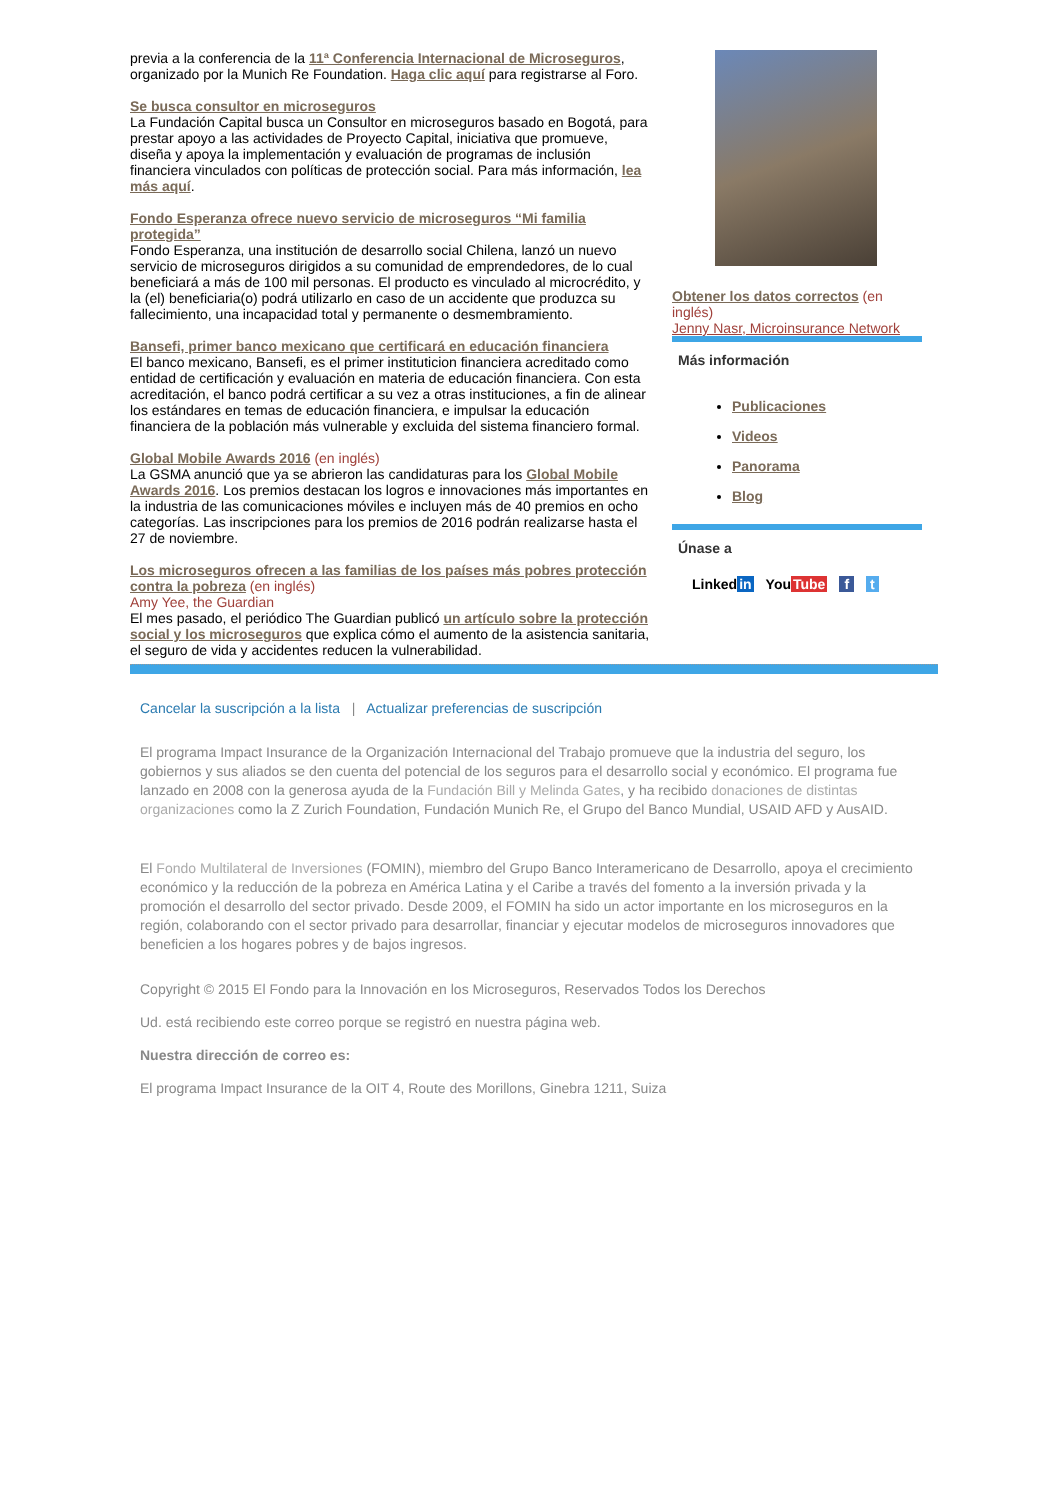previa a la conferencia de la 11ª Conferencia Internacional de Microseguros, organizado por la Munich Re Foundation. Haga clic aquí para registrarse al Foro.
Se busca consultor en microseguros
La Fundación Capital busca un Consultor en microseguros basado en Bogotá, para prestar apoyo a las actividades de Proyecto Capital, iniciativa que promueve, diseña y apoya la implementación y evaluación de programas de inclusión financiera vinculados con políticas de protección social. Para más información, lea más aquí.
Fondo Esperanza ofrece nuevo servicio de microseguros “Mi familia protegida”
Fondo Esperanza, una institución de desarrollo social Chilena, lanzó un nuevo servicio de microseguros dirigidos a su comunidad de emprendedores, de lo cual beneficiará a más de 100 mil personas. El producto es vinculado al microcrédito, y la (el) beneficiaria(o) podrá utilizarlo en caso de un accidente que produzca su fallecimiento, una incapacidad total y permanente o desmembramiento.
Bansefi, primer banco mexicano que certificará en educación financiera
El banco mexicano, Bansefi, es el primer instituticion financiera acreditado como entidad de certificación y evaluación en materia de educación financiera. Con esta acreditación, el banco podrá certificar a su vez a otras instituciones, a fin de alinear los estándares en temas de educación financiera, e impulsar la educación financiera de la población más vulnerable y excluida del sistema financiero formal.
Global Mobile Awards 2016 (en inglés)
La GSMA anunció que ya se abrieron las candidaturas para los Global Mobile Awards 2016. Los premios destacan los logros e innovaciones más importantes en la industria de las comunicaciones móviles e incluyen más de 40 premios en ocho categorías. Las inscripciones para los premios de 2016 podrán realizarse hasta el 27 de noviembre.
Los microseguros ofrecen a las familias de los países más pobres protección contra la pobreza (en inglés)
Amy Yee, the Guardian
El mes pasado, el periódico The Guardian publicó un artículo sobre la protección social y los microseguros que explica cómo el aumento de la asistencia sanitaria, el seguro de vida y accidentes reducen la vulnerabilidad.
Obtener los datos correctos (en inglés)
Jenny Nasr, Microinsurance Network
Más información
Publicaciones
Videos
Panorama
Blog
Únase a
Linkedin YouTube f t
Cancelar la suscripción a la lista | Actualizar preferencias de suscripción
El programa Impact Insurance de la Organización Internacional del Trabajo promueve que la industria del seguro, los gobiernos y sus aliados se den cuenta del potencial de los seguros para el desarrollo social y económico. El programa fue lanzado en 2008 con la generosa ayuda de la Fundación Bill y Melinda Gates, y ha recibido donaciones de distintas organizaciones como la Z Zurich Foundation, Fundación Munich Re, el Grupo del Banco Mundial, USAID AFD y AusAID.
El Fondo Multilateral de Inversiones (FOMIN), miembro del Grupo Banco Interamericano de Desarrollo, apoya el crecimiento económico y la reducción de la pobreza en América Latina y el Caribe a través del fomento a la inversión privada y la promoción el desarrollo del sector privado. Desde 2009, el FOMIN ha sido un actor importante en los microseguros en la región, colaborando con el sector privado para desarrollar, financiar y ejecutar modelos de microseguros innovadores que beneficien a los hogares pobres y de bajos ingresos.
Copyright © 2015 El Fondo para la Innovación en los Microseguros, Reservados Todos los Derechos
Ud. está recibiendo este correo porque se registró en nuestra página web.
Nuestra dirección de correo es:
El programa Impact Insurance de la OIT 4, Route des Morillons, Ginebra 1211, Suiza